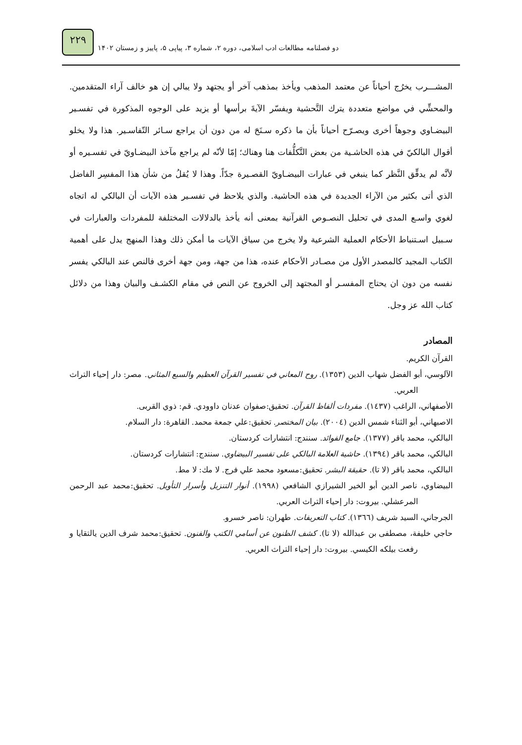٢٢٩
دو فصلنامه مطالعات ادب اسلامی، دوره ۲، شماره ۳، پیاپی ۵، پاییز و زمستان ۱۴۰۲
المشـــرب يخرُج أحياناً عن معتمد المذهب ويأخذ بمذهب آخر أو يجتهد ولا يبالي إن هو خالف آراء المتقدمين. والمحشِّي في مواضع متعددة يترك التَّحشية ويفسّر الآيةَ برأسها أو يزيد على الوجوه المذكورة في تفسـير البيضـاوي وجوهاً أخرى ويصـرّح أحياناً بأن ما ذكره سـنَحَ له من دون أن يراجع سـائر التّفاسـير. هذا ولا يخلو أقوال البالكيّ في هذه الحاشـية من بعض التَّكلُّفات هنا وهناك؛ إمّا لأنّه لم يراجع مآخذ البيضـاويّ في تفسـيره أو لأنَّه لم يدقِّق النَّظر كما ينبغي في عبارات البيضـاويّ القصـيرة جدّاً. وهذا لا يُقلُ من شأن هذا المفسِر الفاضل الذي أتى بكثير من الآراء الجديدة في هذه الحاشية. والذي يلاحظ في تفسـير هذه الآيات أن البالكي له اتجاه لغوي واسـع المدى في تحليل النصـوص القرآنية بمعنى أنه يأخذ بالدلالات المختلفة للمفردات والعبارات في سـبيل اسـتنباط الأحكام العملية الشرعية ولا يخرج من سياق الآيات ما أمكن ذلك وهذا المنهج يدل على أهمية الكتاب المجيد كالمصدر الأول من مصـادر الأحكام عنده، هذا من جهة، ومن جهة أخرى فالنص عند البالكي يفسر نفسه من دون ان يحتاج المفسـر أو المجتهد إلى الخروج عن النص في مقام الكشـف والبيان وهذا من دلائل كتاب الله عز وجل.
المصادر
القرآن الكريم.
الآلوسي، أبو الفضل شهاب الدين (١٣٥٣). روح المعاني في تفسير القرآن العظيم والسبع المثاني. مصر: دار إحياء التراث العربي.
الأصفهاني، الراغب (١٤٣٧). مفردات ألفاظ القرآن. تحقيق:صفوان عدنان داوودي. قم: ذوي القربی.
الاصبهاني، أبو الثناء شمس الدين (٢٠٠٤). بيان المختصر. تحقيق:علي جمعة محمد. القاهرة: دار السلام.
البالكي، محمد باقر (١٣٧٧). جامع الفوائد. سنندج: انتشارات كردستان.
البالكي، محمد باقر (١٣٩٤). حاشية العلامة البالكي على تفسير البيضاوي. سنندج: انتشارات كردستان.
البالكي، محمد باقر (لا تا). حقيقة البشر. تحقيق:مسعود محمد علي فرج. لا مك: لا مط.
البيضاوي، ناصر الدين أبو الخير الشيرازي الشافعي (١٩٩٨). أنوار التنزيل وأسرار التأويل. تحقيق:محمد عبد الرحمن المرعشلي. بيروت: دار إحياء التراث العربي.
الجرجاني، السيد شريف (١٣٦٦). كتاب التعريفات. طهران: ناصر خسرو.
حاجي خليفة، مصطفى بن عبدالله (لا تا). كشف الظنون عن أسامي الكتب والفنون. تحقيق:محمد شرف الدين يالتقايا و رفعت بيلكه الكيسي. بيروت: دار إحياء التراث العربي.